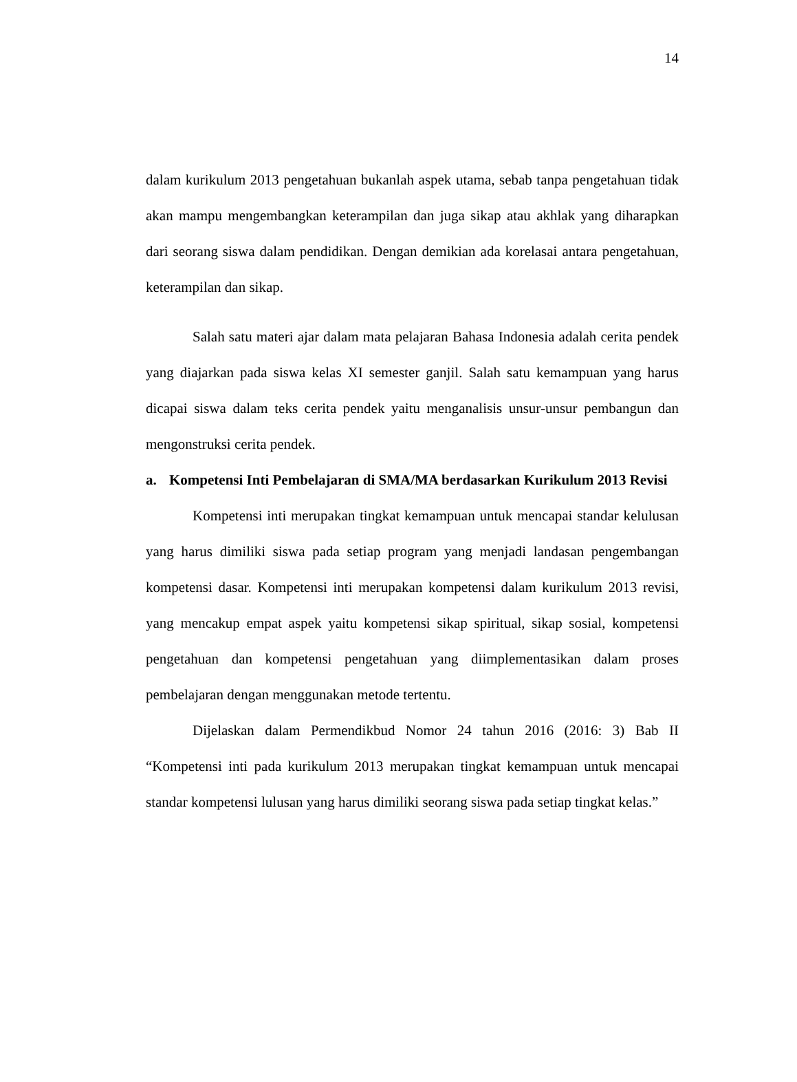14
dalam kurikulum 2013 pengetahuan bukanlah aspek utama, sebab tanpa pengetahuan tidak akan mampu mengembangkan keterampilan dan juga sikap atau akhlak yang diharapkan dari seorang siswa dalam pendidikan. Dengan demikian ada korelasai antara pengetahuan, keterampilan dan sikap.
Salah satu materi ajar dalam mata pelajaran Bahasa Indonesia adalah cerita pendek yang diajarkan pada siswa kelas XI semester ganjil. Salah satu kemampuan yang harus dicapai siswa dalam teks cerita pendek yaitu menganalisis unsur-unsur pembangun dan mengonstruksi cerita pendek.
a. Kompetensi Inti Pembelajaran di SMA/MA berdasarkan Kurikulum 2013 Revisi
Kompetensi inti merupakan tingkat kemampuan untuk mencapai standar kelulusan yang harus dimiliki siswa pada setiap program yang menjadi landasan pengembangan kompetensi dasar. Kompetensi inti merupakan kompetensi dalam kurikulum 2013 revisi, yang mencakup empat aspek yaitu kompetensi sikap spiritual, sikap sosial, kompetensi pengetahuan dan kompetensi pengetahuan yang diimplementasikan dalam proses pembelajaran dengan menggunakan metode tertentu.
Dijelaskan dalam Permendikbud Nomor 24 tahun 2016 (2016: 3) Bab II “Kompetensi inti pada kurikulum 2013 merupakan tingkat kemampuan untuk mencapai standar kompetensi lulusan yang harus dimiliki seorang siswa pada setiap tingkat kelas.”